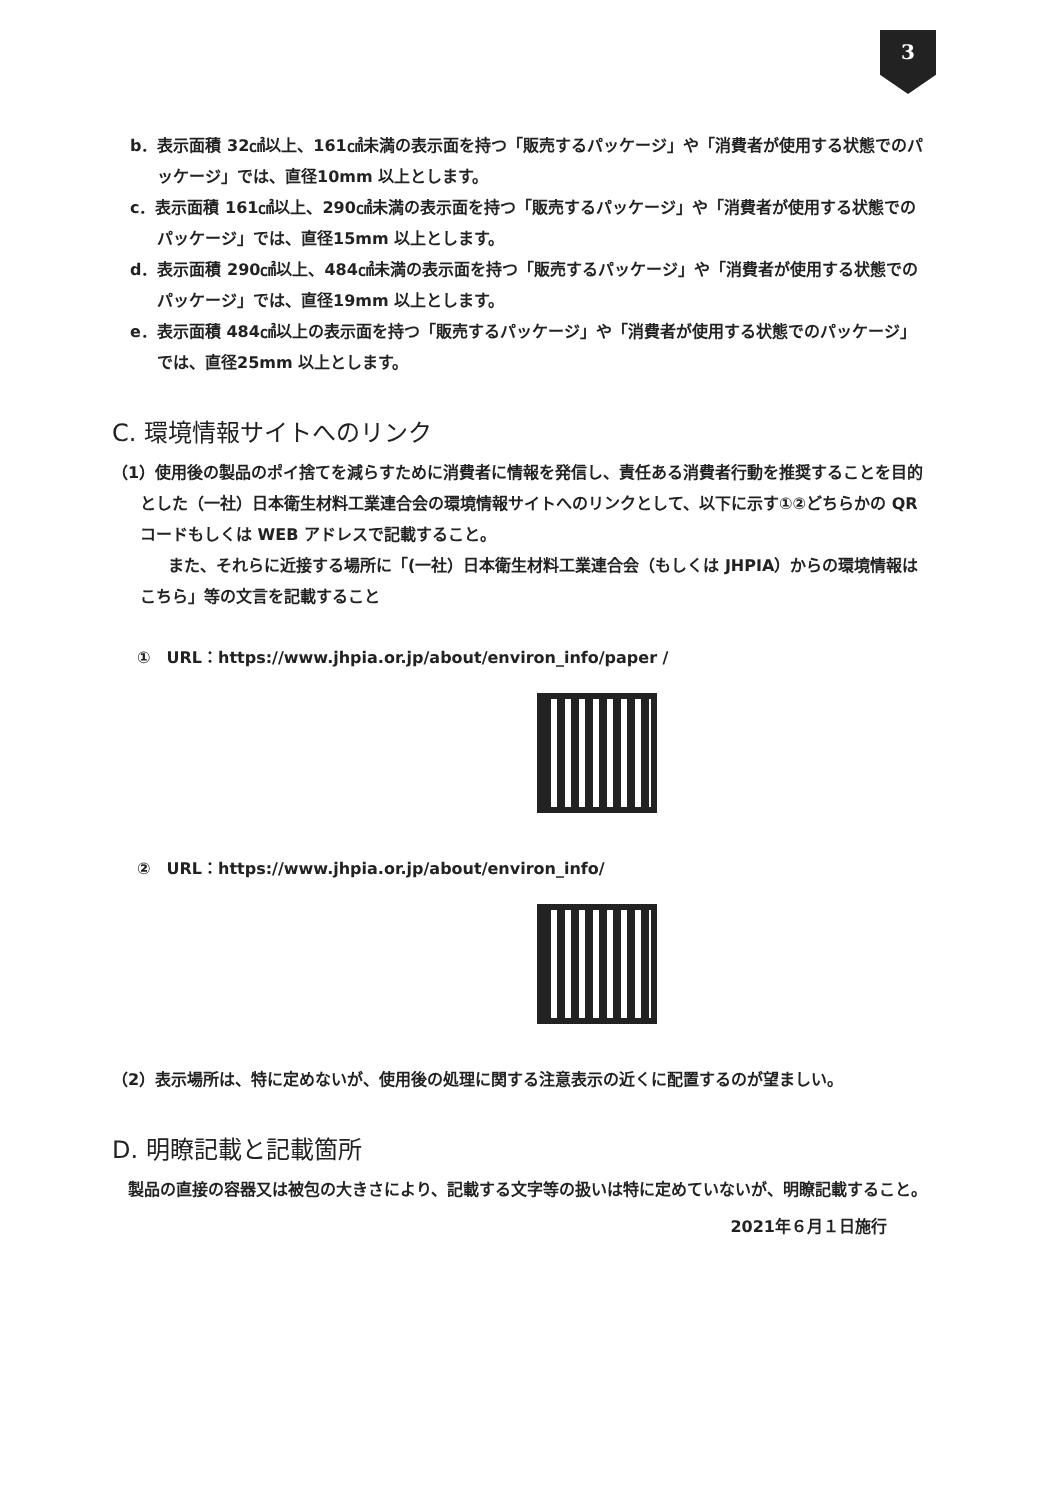3
b．表示面積 32㎠以上、161㎠未満の表示面を持つ「販売するパッケージ」や「消費者が使用する状態でのパッケージ」では、直径10mm 以上とします。
c．表示面積 161㎠以上、290㎠未満の表示面を持つ「販売するパッケージ」や「消費者が使用する状態でのパッケージ」では、直径15mm 以上とします。
d．表示面積 290㎠以上、484㎠未満の表示面を持つ「販売するパッケージ」や「消費者が使用する状態でのパッケージ」では、直径19mm 以上とします。
e．表示面積 484㎠以上の表示面を持つ「販売するパッケージ」や「消費者が使用する状態でのパッケージ」では、直径25mm 以上とします。
C. 環境情報サイトへのリンク
（1）使用後の製品のポイ捨てを減らすために消費者に情報を発信し、責任ある消費者行動を推奨することを目的とした（一社）日本衛生材料工業連合会の環境情報サイトへのリンクとして、以下に示す①②どちらかの QR コードもしくは WEB アドレスで記載すること。
また、それらに近接する場所に「(一社）日本衛生材料工業連合会（もしくは JHPIA）からの環境情報はこちら」等の文言を記載すること
①　URL：https://www.jhpia.or.jp/about/environ_info/paper /
②　URL：https://www.jhpia.or.jp/about/environ_info/
（2）表示場所は、特に定めないが、使用後の処理に関する注意表示の近くに配置するのが望ましい。
D. 明瞭記載と記載箇所
製品の直接の容器又は被包の大きさにより、記載する文字等の扱いは特に定めていないが、明瞭記載すること。
2021年６月１日施行